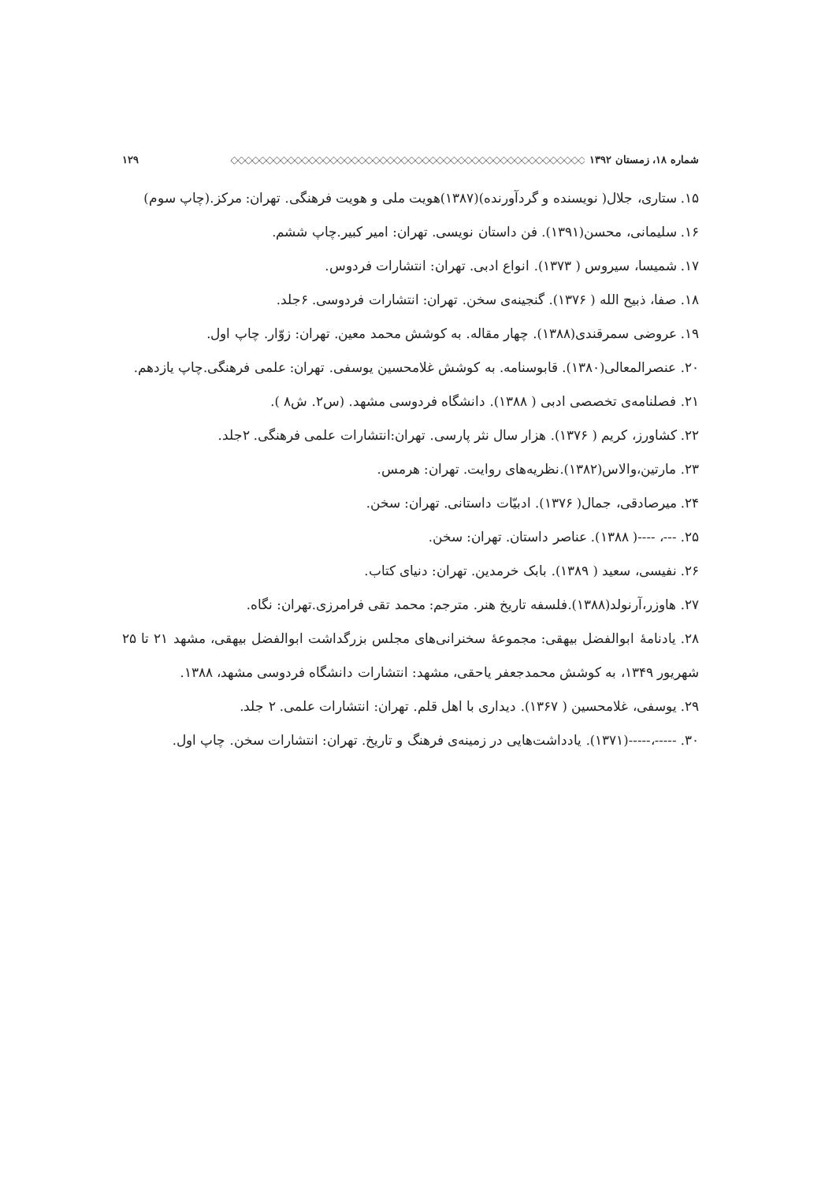شماره ۱۸، زمستان ۱۳۹۲ ◇◇◇◇◇◇◇◇◇◇◇◇◇◇◇◇◇◇◇◇◇◇◇◇◇◇◇◇◇◇◇◇◇◇◇◇◇◇◇◇◇◇◇◇◇◇◇◇◇◇ ۱۲۹
۱۵. ستاری، جلال( نویسنده و گردآورنده)(۱۳۸۷)هویت ملی و هویت فرهنگی. تهران: مرکز.(چاپ سوم)
۱۶. سلیمانی، محسن(۱۳۹۱). فن داستان نویسی. تهران: امیر کبیر.چاپ ششم.
۱۷. شمیسا، سیروس ( ۱۳۷۳). انواع ادبی. تهران: انتشارات فردوس.
۱۸. صفا، ذبیح الله ( ۱۳۷۶). گنجینه‌ی سخن. تهران: انتشارات فردوسی. ۶جلد.
۱۹. عروضی سمرقندی(۱۳۸۸). چهار مقاله. به کوشش محمد معین. تهران: زوّار. چاپ اول.
۲۰. عنصرالمعالی(۱۳۸۰). قابوسنامه. به کوشش غلامحسین یوسفی. تهران: علمی فرهنگی.چاپ یازدهم.
۲۱. فصلنامه‌ی تخصصی ادبی ( ۱۳۸۸). دانشگاه فردوسی مشهد. (س۲. ش۸ ).
۲۲. کشاورز، کریم ( ۱۳۷۶). هزار سال نثر پارسی. تهران:انتشارات علمی فرهنگی. ۲جلد.
۲۳. مارتین،والاس(۱۳۸۲).نظریه‌های روایت. تهران: هرمس.
۲۴. میرصادقی، جمال( ۱۳۷۶). ادبیّات داستانی. تهران: سخن.
۲۵. ---، ----( ۱۳۸۸). عناصر داستان. تهران: سخن.
۲۶. نفیسی، سعید ( ۱۳۸۹). بابک خرمدین. تهران: دنیای کتاب.
۲۷. هاوزر،آرنولد(۱۳۸۸).فلسفه تاریخ هنر. مترجم: محمد تقی فرامرزی.تهران: نگاه.
۲۸. یادنامهٔ ابوالفضل بیهقی: مجموعهٔ سخنرانی‌های مجلس بزرگداشت ابوالفضل بیهقی، مشهد ۲۱ تا ۲۵ شهریور ۱۳۴۹، به کوشش محمدجعفر یاحقی، مشهد: انتشارات دانشگاه فردوسی مشهد، ۱۳۸۸.
۲۹. یوسفی، غلامحسین ( ۱۳۶۷). دیداری با اهل قلم. تهران: انتشارات علمی. ۲ جلد.
۳۰. -----،-----(۱۳۷۱). یادداشت‌هایی در زمینه‌ی فرهنگ و تاریخ. تهران: انتشارات سخن. چاپ اول.